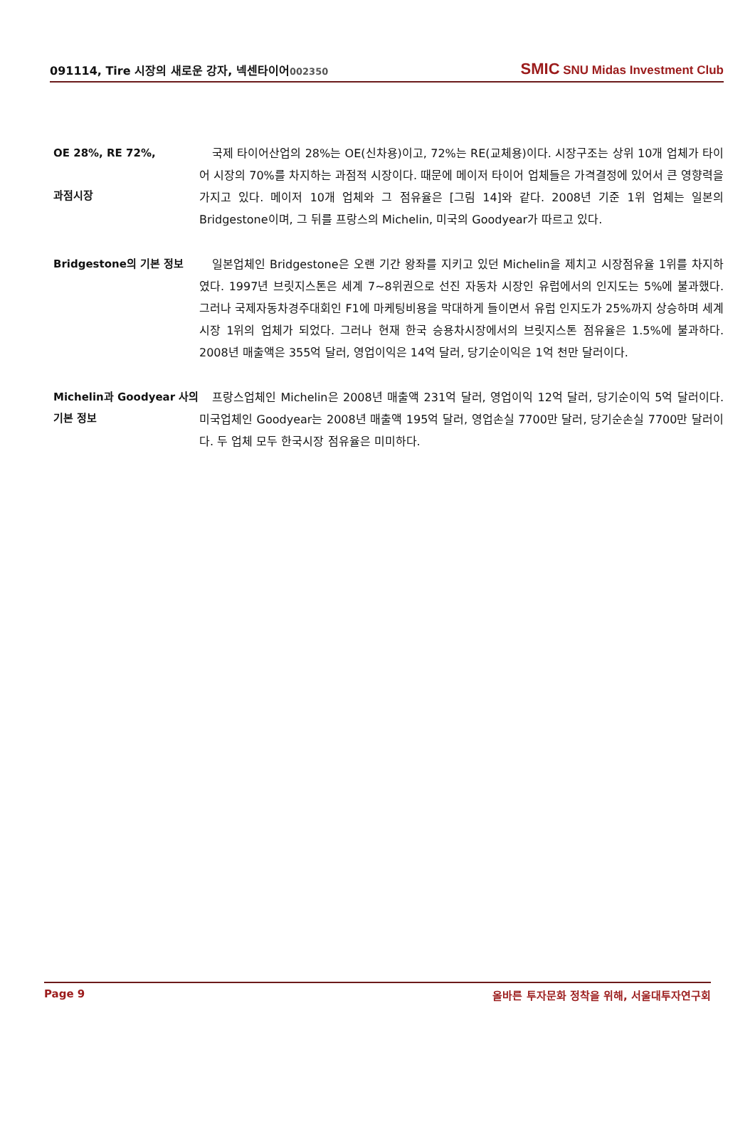091114, Tire 시장의 새로운 강자, 넥센타이어002350
SMIC SNU Midas Investment Club
OE 28%, RE 72%,
과점시장
국제 타이어산업의 28%는 OE(신차용)이고, 72%는 RE(교체용)이다. 시장구조는 상위 10개 업체가 타이어 시장의 70%를 차지하는 과점적 시장이다. 때문에 메이저 타이어 업체들은 가격결정에 있어서 큰 영향력을 가지고 있다. 메이저 10개 업체와 그 점유율은 [그림 14]와 같다. 2008년 기준 1위 업체는 일본의 Bridgestone이며, 그 뒤를 프랑스의 Michelin, 미국의 Goodyear가 따르고 있다.
Bridgestone의 기본 정보
일본업체인 Bridgestone은 오랜 기간 왕좌를 지키고 있던 Michelin을 제치고 시장점유율 1위를 차지하였다. 1997년 브릿지스톤은 세계 7~8위권으로 선진 자동차 시장인 유럽에서의 인지도는 5%에 불과했다. 그러나 국제자동차경주대회인 F1에 마케팅비용을 막대하게 들이면서 유럽 인지도가 25%까지 상승하며 세계시장 1위의 업체가 되었다. 그러나 현재 한국 승용차시장에서의 브릿지스톤 점유율은 1.5%에 불과하다. 2008년 매출액은 355억 달러, 영업이익은 14억 달러, 당기순이익은 1억 천만 달러이다.
Michelin과 Goodyear 사의 기본 정보
프랑스업체인 Michelin은 2008년 매출액 231억 달러, 영업이익 12억 달러, 당기순이익 5억 달러이다. 미국업체인 Goodyear는 2008년 매출액 195억 달러, 영업손실 7700만 달러, 당기순손실 7700만 달러이다. 두 업체 모두 한국시장 점유율은 미미하다.
Page 9 올바른 투자문화 정착을 위해, 서울대투자연구회